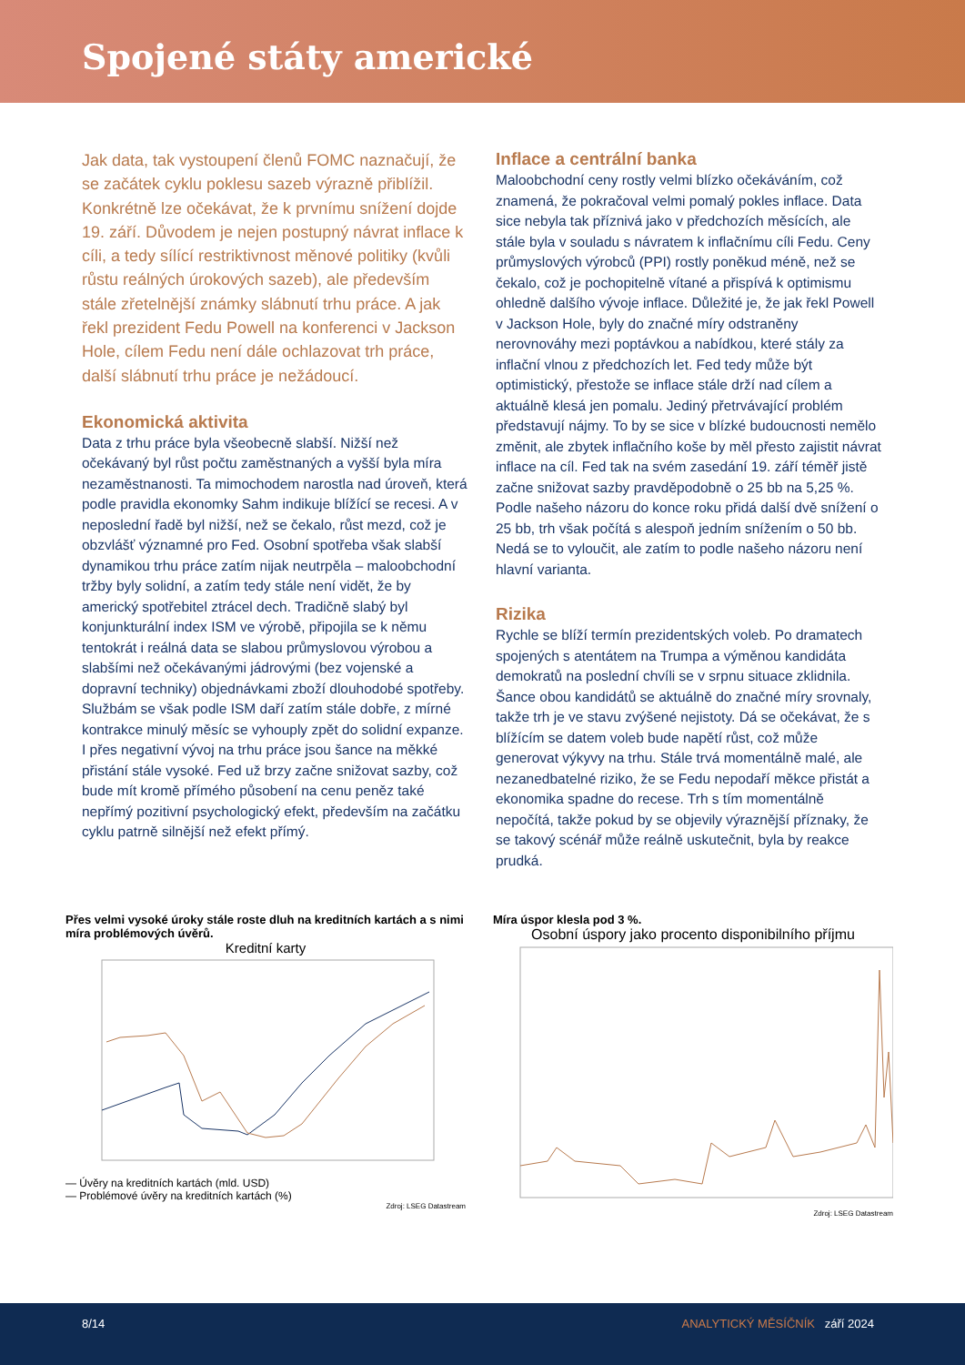Spojené státy americké
Jak data, tak vystoupení členů FOMC naznačují, že se začátek cyklu poklesu sazeb výrazně přiblížil. Konkrétně lze očekávat, že k prvnímu snížení dojde 19. září. Důvodem je nejen postupný návrat inflace k cíli, a tedy sílící restriktivnost měnové politiky (kvůli růstu reálných úrokových sazeb), ale především stále zřetelnější známky slábnutí trhu práce. A jak řekl prezident Fedu Powell na konferenci v Jackson Hole, cílem Fedu není dále ochlazovat trh práce, další slábnutí trhu práce je nežádoucí.
Ekonomická aktivita
Data z trhu práce byla všeobecně slabší. Nižší než očekávaný byl růst počtu zaměstnaných a vyšší byla míra nezaměstnanosti. Ta mimochodem narostla nad úroveň, která podle pravidla ekonomky Sahm indikuje blížící se recesi. A v neposlední řadě byl nižší, než se čekalo, růst mezd, což je obzvlášť významné pro Fed. Osobní spotřeba však slabší dynamikou trhu práce zatím nijak neutrpěla – maloobchodní tržby byly solidní, a zatím tedy stále není vidět, že by americký spotřebitel ztrácel dech. Tradičně slabý byl konjunkturální index ISM ve výrobě, připojila se k němu tentokrát i reálná data se slabou průmyslovou výrobou a slabšími než očekávanými jádrovými (bez vojenské a dopravní techniky) objednávkami zboží dlouhodobé spotřeby. Službám se však podle ISM daří zatím stále dobře, z mírné kontrakce minulý měsíc se vyhouply zpět do solidní expanze. I přes negativní vývoj na trhu práce jsou šance na měkké přistání stále vysoké. Fed už brzy začne snižovat sazby, což bude mít kromě přímého působení na cenu peněz také nepřímý pozitivní psychologický efekt, především na začátku cyklu patrně silnější než efekt přímý.
Inflace a centrální banka
Maloobchodní ceny rostly velmi blízko očekáváním, což znamená, že pokračoval velmi pomalý pokles inflace. Data sice nebyla tak příznivá jako v předchozích měsících, ale stále byla v souladu s návratem k inflačnímu cíli Fedu. Ceny průmyslových výrobců (PPI) rostly poněkud méně, než se čekalo, což je pochopitelně vítané a přispívá k optimismu ohledně dalšího vývoje inflace. Důležité je, že jak řekl Powell v Jackson Hole, byly do značné míry odstraněny nerovnováhy mezi poptávkou a nabídkou, které stály za inflační vlnou z předchozích let. Fed tedy může být optimistický, přestože se inflace stále drží nad cílem a aktuálně klesá jen pomalu. Jediný přetrvávající problém představují nájmy. To by se sice v blízké budoucnosti nemělo změnit, ale zbytek inflačního koše by měl přesto zajistit návrat inflace na cíl. Fed tak na svém zasedání 19. září téměř jistě začne snižovat sazby pravděpodobně o 25 bb na 5,25 %. Podle našeho názoru do konce roku přidá další dvě snížení o 25 bb, trh však počítá s alespoň jedním snížením o 50 bb. Nedá se to vyloučit, ale zatím to podle našeho názoru není hlavní varianta.
Rizika
Rychle se blíží termín prezidentských voleb. Po dramatech spojených s atentátem na Trumpa a výměnou kandidáta demokratů na poslední chvíli se v srpnu situace zklidnila. Šance obou kandidátů se aktuálně do značné míry srovnaly, takže trh je ve stavu zvýšené nejistoty. Dá se očekávat, že s blížícím se datem voleb bude napětí růst, což může generovat výkyvy na trhu. Stále trvá momentálně malé, ale nezanedbatelné riziko, že se Fedu nepodaří měkce přistát a ekonomika spadne do recese. Trh s tím momentálně nepočítá, takže pokud by se objevily výraznější příznaky, že se takový scénář může reálně uskutečnit, byla by reakce prudká.
Přes velmi vysoké úroky stále roste dluh na kreditních kartách a s nimi míra problémových úvěrů.
Kreditní karty
— Úvěry na kreditních kartách (mld. USD)
— Problémové úvěry na kreditních kartách (%)
Zdroj: LSEG Datastream
Míra úspor klesla pod 3 %.
Osobní úspory jako procento disponibilního příjmu
Zdroj: LSEG Datastream
8/14 ANALYTICKÝ MĚSÍČNÍK září 2024